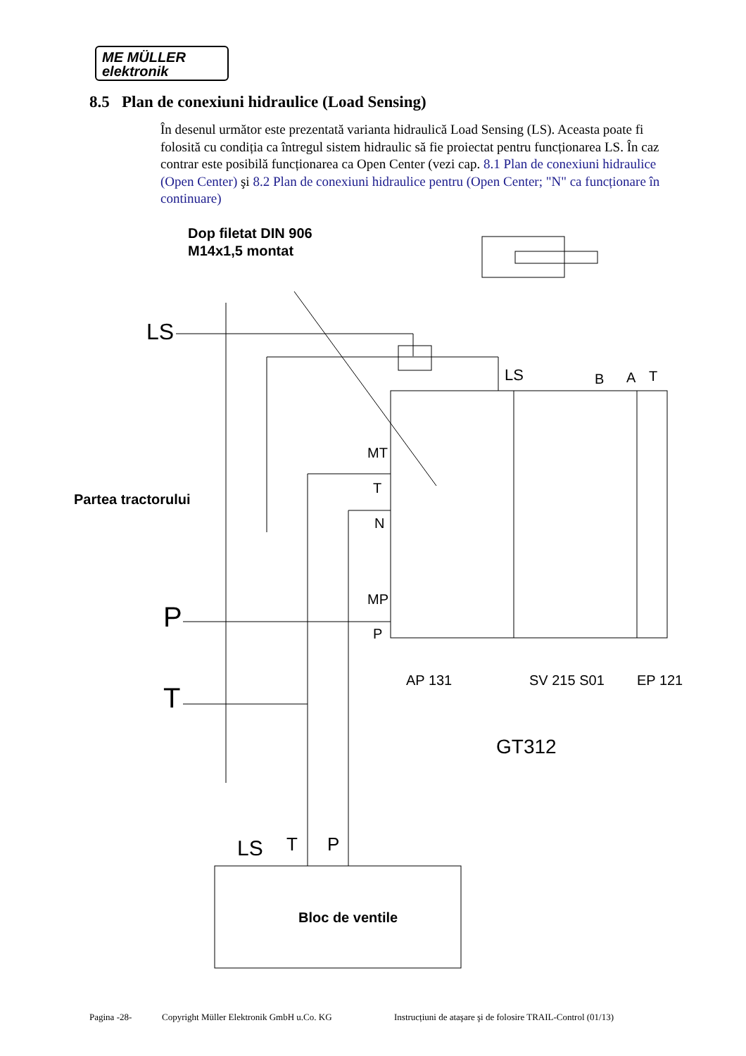ME MÜLLER
elektronik
8.5 Plan de conexiuni hidraulice (Load Sensing)
În desenul următor este prezentată varianta hidraulică Load Sensing (LS). Aceasta poate fi folosită cu condiția ca întregul sistem hidraulic să fie proiectat pentru funcționarea LS. În caz contrar este posibilă funcționarea ca Open Center (vezi cap. 8.1 Plan de conexiuni hidraulice (Open Center) şi 8.2 Plan de conexiuni hidraulice pentru (Open Center; "N" ca funcționare în continuare)
Dop filetat DIN 906
M14x1,5 montat
LS
LS
B
A
T
MT
T
N
MP
P
Partea tractorului
P
T
AP 131
SV 215 S01
EP 121
GT312
LS
T
P
Bloc de ventile
Pagina -28- Copyright Müller Elektronik GmbH u.Co. KG Instrucțiuni de ataşare şi de folosire TRAIL-Control (01/13)